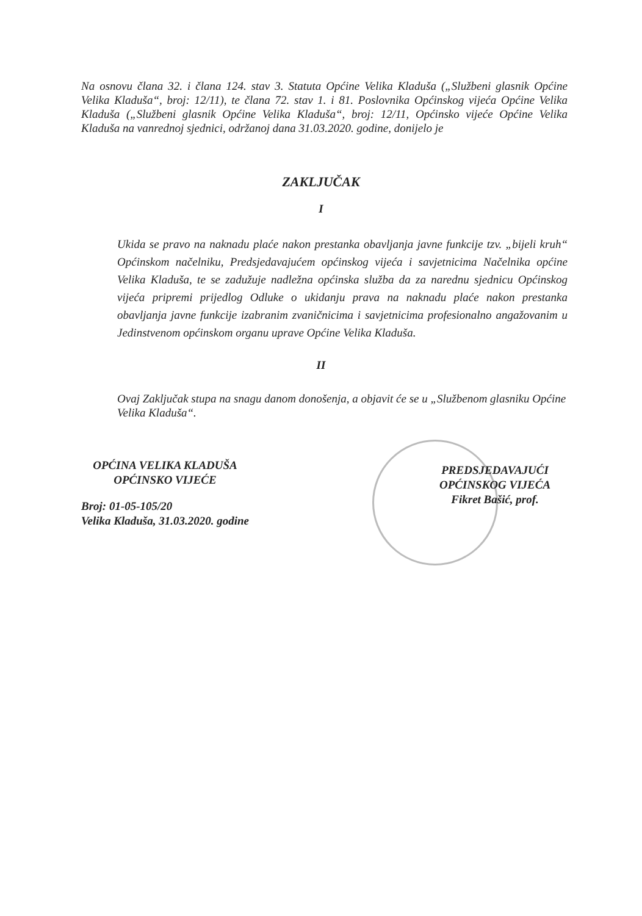Na osnovu člana 32. i člana 124. stav 3. Statuta Općine Velika Kladuša („Službeni glasnik Općine Velika Kladuša“, broj: 12/11), te člana 72. stav 1. i 81. Poslovnika Općinskog vijeća Općine Velika Kladuša („Službeni glasnik Općine Velika Kladuša“, broj: 12/11, Općinsko vijeće Općine Velika Kladuša na vanrednoj sjednici, održanoj dana 31.03.2020. godine, donijelo je
ZAKLJUČAK
I
Ukida se pravo na naknadu plaće nakon prestanka obavljanja javne funkcije tzv. „bijeli kruh“ Općinskom načelniku, Predsjedavajućem općinskog vijeća i savjetnicima Načelnika općine Velika Kladuša, te se zadužuje nadležna općinska služba da za narednu sjednicu Općinskog vijeća pripremi prijedlog Odluke o ukidanju prava na naknadu plaće nakon prestanka obavljanja javne funkcije izabranim zvaničnicima i savjetnicima profesionalno angažovanim u Jedinstvenom općinskom organu uprave Općine Velika Kladuša.
II
Ovaj Zaključak stupa na snagu danom donošenja, a objavit će se u „Službenom glasniku Općine Velika Kladuša“.
OPĆINA VELIKA KLADUŠA
OPĆINSKO VIJEĆE
Broj: 01-05-105/20
Velika Kladuša, 31.03.2020. godine
PREDSJEDAVAJUĆI
OPĆINSKOG VIJEĆA
Fikret Bašić, prof.